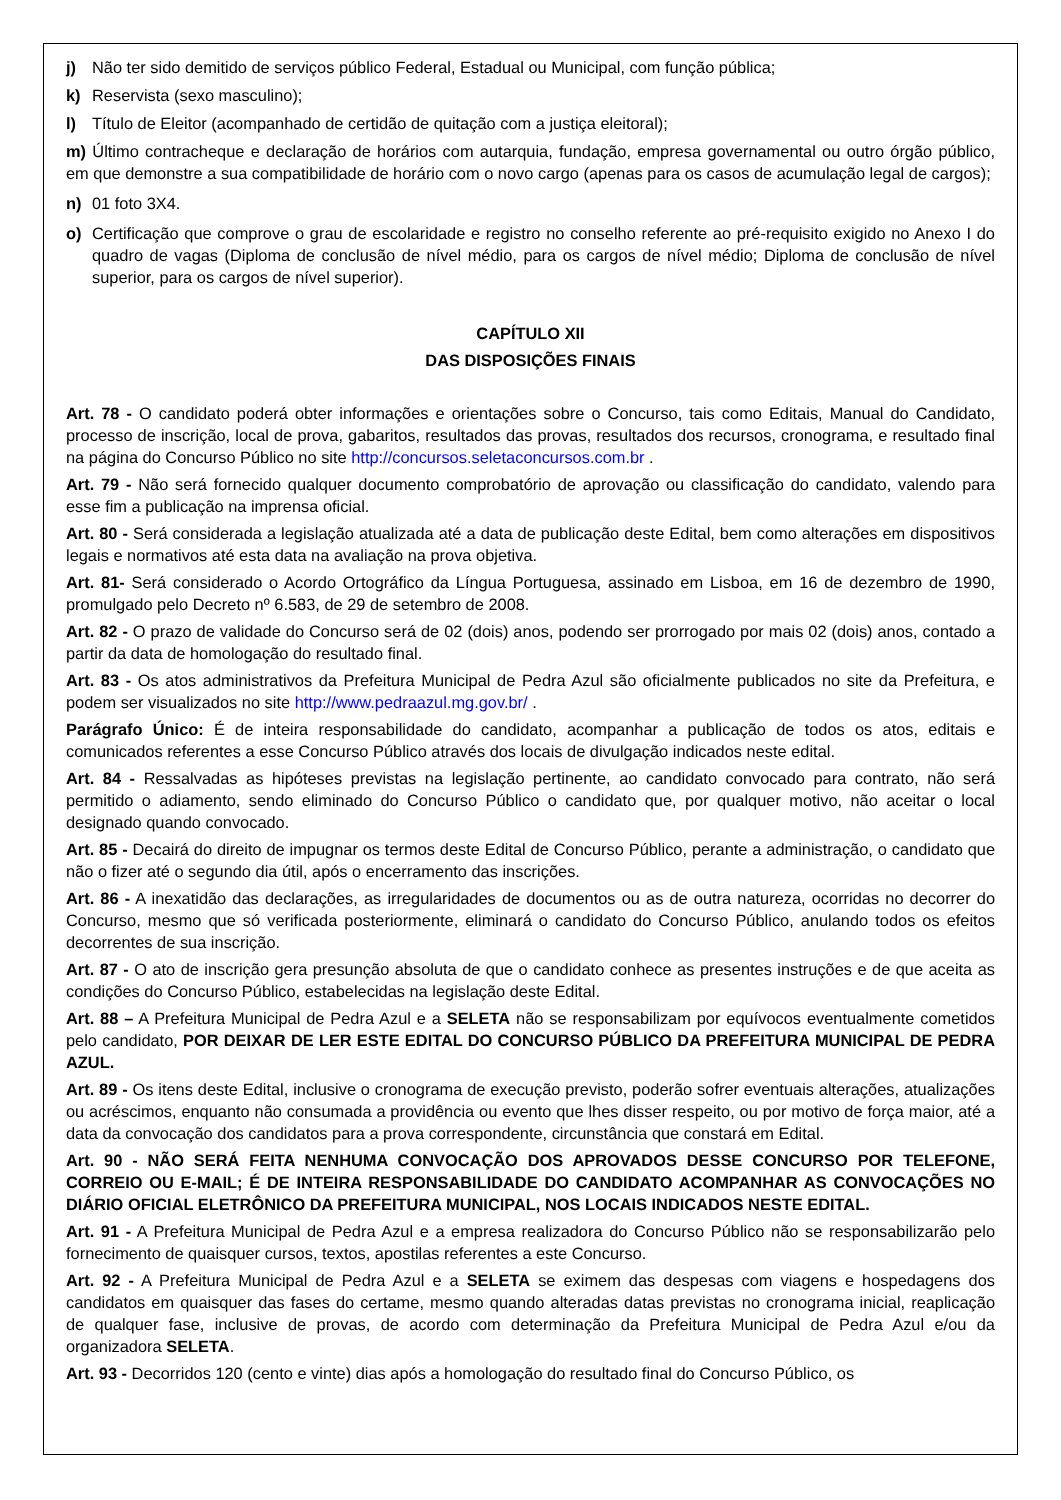j) Não ter sido demitido de serviços público Federal, Estadual ou Municipal, com função pública;
k) Reservista (sexo masculino);
l) Título de Eleitor (acompanhado de certidão de quitação com a justiça eleitoral);
m) Último contracheque e declaração de horários com autarquia, fundação, empresa governamental ou outro órgão público, em que demonstre a sua compatibilidade de horário com o novo cargo (apenas para os casos de acumulação legal de cargos);
n) 01 foto 3X4.
o) Certificação que comprove o grau de escolaridade e registro no conselho referente ao pré-requisito exigido no Anexo I do quadro de vagas (Diploma de conclusão de nível médio, para os cargos de nível médio; Diploma de conclusão de nível superior, para os cargos de nível superior).
CAPÍTULO XII
DAS DISPOSIÇÕES FINAIS
Art. 78 - O candidato poderá obter informações e orientações sobre o Concurso, tais como Editais, Manual do Candidato, processo de inscrição, local de prova, gabaritos, resultados das provas, resultados dos recursos, cronograma, e resultado final na página do Concurso Público no site http://concursos.seletaconcursos.com.br .
Art. 79 - Não será fornecido qualquer documento comprobatório de aprovação ou classificação do candidato, valendo para esse fim a publicação na imprensa oficial.
Art. 80 - Será considerada a legislação atualizada até a data de publicação deste Edital, bem como alterações em dispositivos legais e normativos até esta data na avaliação na prova objetiva.
Art. 81- Será considerado o Acordo Ortográfico da Língua Portuguesa, assinado em Lisboa, em 16 de dezembro de 1990, promulgado pelo Decreto nº 6.583, de 29 de setembro de 2008.
Art. 82 - O prazo de validade do Concurso será de 02 (dois) anos, podendo ser prorrogado por mais 02 (dois) anos, contado a partir da data de homologação do resultado final.
Art. 83 - Os atos administrativos da Prefeitura Municipal de Pedra Azul são oficialmente publicados no site da Prefeitura, e podem ser visualizados no site http://www.pedraazul.mg.gov.br/ .
Parágrafo Único: É de inteira responsabilidade do candidato, acompanhar a publicação de todos os atos, editais e comunicados referentes a esse Concurso Público através dos locais de divulgação indicados neste edital.
Art. 84 - Ressalvadas as hipóteses previstas na legislação pertinente, ao candidato convocado para contrato, não será permitido o adiamento, sendo eliminado do Concurso Público o candidato que, por qualquer motivo, não aceitar o local designado quando convocado.
Art. 85 - Decairá do direito de impugnar os termos deste Edital de Concurso Público, perante a administração, o candidato que não o fizer até o segundo dia útil, após o encerramento das inscrições.
Art. 86 - A inexatidão das declarações, as irregularidades de documentos ou as de outra natureza, ocorridas no decorrer do Concurso, mesmo que só verificada posteriormente, eliminará o candidato do Concurso Público, anulando todos os efeitos decorrentes de sua inscrição.
Art. 87 - O ato de inscrição gera presunção absoluta de que o candidato conhece as presentes instruções e de que aceita as condições do Concurso Público, estabelecidas na legislação deste Edital.
Art. 88 – A Prefeitura Municipal de Pedra Azul e a SELETA não se responsabilizam por equívocos eventualmente cometidos pelo candidato, POR DEIXAR DE LER ESTE EDITAL DO CONCURSO PÚBLICO DA PREFEITURA MUNICIPAL DE PEDRA AZUL.
Art. 89 - Os itens deste Edital, inclusive o cronograma de execução previsto, poderão sofrer eventuais alterações, atualizações ou acréscimos, enquanto não consumada a providência ou evento que lhes disser respeito, ou por motivo de força maior, até a data da convocação dos candidatos para a prova correspondente, circunstância que constará em Edital.
Art. 90 - NÃO SERÁ FEITA NENHUMA CONVOCAÇÃO DOS APROVADOS DESSE CONCURSO POR TELEFONE, CORREIO OU E-MAIL; É DE INTEIRA RESPONSABILIDADE DO CANDIDATO ACOMPANHAR AS CONVOCAÇÕES NO DIÁRIO OFICIAL ELETRÔNICO DA PREFEITURA MUNICIPAL, NOS LOCAIS INDICADOS NESTE EDITAL.
Art. 91 - A Prefeitura Municipal de Pedra Azul e a empresa realizadora do Concurso Público não se responsabilizarão pelo fornecimento de quaisquer cursos, textos, apostilas referentes a este Concurso.
Art. 92 - A Prefeitura Municipal de Pedra Azul e a SELETA se eximem das despesas com viagens e hospedagens dos candidatos em quaisquer das fases do certame, mesmo quando alteradas datas previstas no cronograma inicial, reaplicação de qualquer fase, inclusive de provas, de acordo com determinação da Prefeitura Municipal de Pedra Azul e/ou da organizadora SELETA.
Art. 93 - Decorridos 120 (cento e vinte) dias após a homologação do resultado final do Concurso Público, os